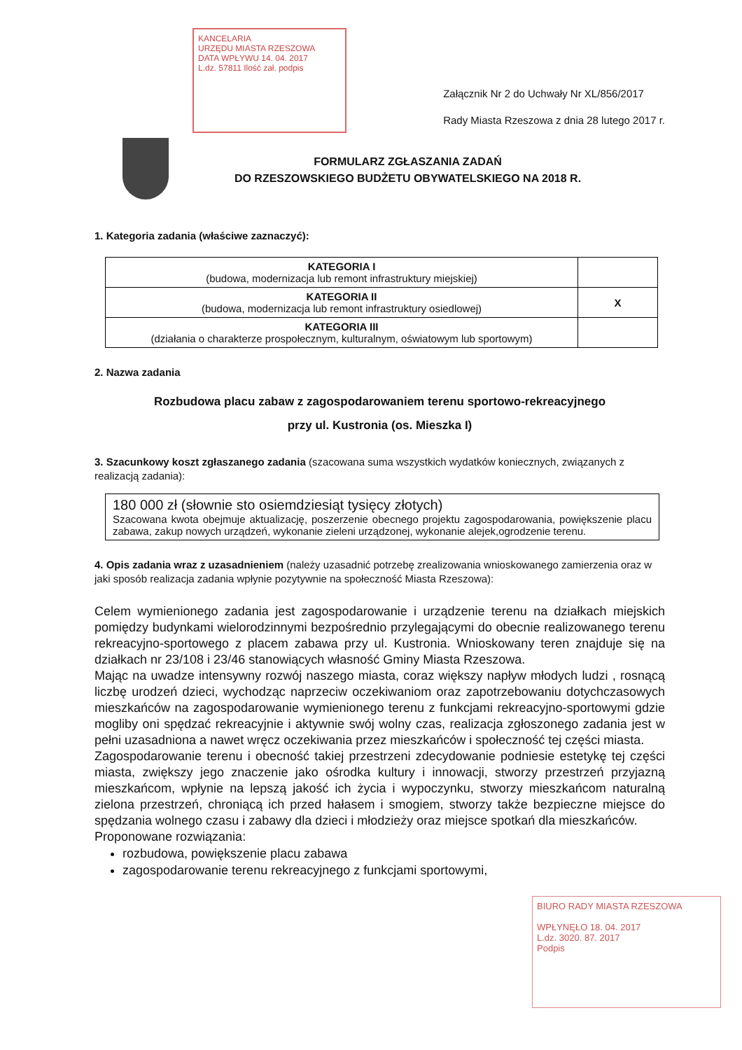KANCELARIA
URZĘDU MIASTA RZESZOWA
DATA WPŁYWU 14. 04. 2017
L.dz. 57811 Ilość zał. podpis
Załącznik Nr 2 do Uchwały Nr XL/856/2017
Rady Miasta Rzeszowa z dnia 28 lutego 2017 r.
FORMULARZ ZGŁASZANIA ZADAŃ
DO RZESZOWSKIEGO BUDŻETU OBYWATELSKIEGO NA 2018 R.
1. Kategoria zadania (właściwe zaznaczyć):
| KATEGORIA I (budowa, modernizacja lub remont infrastruktury miejskiej) | |
| KATEGORIA II (budowa, modernizacja lub remont infrastruktury osiedlowej) | X |
| KATEGORIA III (działania o charakterze prospołecznym, kulturalnym, oświatowym lub sportowym) | |
2. Nazwa zadania
Rozbudowa placu zabaw z zagospodarowaniem terenu sportowo-rekreacyjnego
przy ul. Kustronia (os. Mieszka I)
3. Szacunkowy koszt zgłaszanego zadania (szacowana suma wszystkich wydatków koniecznych, związanych z realizacją zadania):
180 000 zł (słownie sto osiemdziesiąt tysięcy złotych)
Szacowana kwota obejmuje aktualizację, poszerzenie obecnego projektu zagospodarowania, powiększenie placu zabawa, zakup nowych urządzeń, wykonanie zieleni urządzonej, wykonanie alejek,ogrodzenie terenu.
4. Opis zadania wraz z uzasadnieniem (należy uzasadnić potrzebę zrealizowania wnioskowanego zamierzenia oraz w jaki sposób realizacja zadania wpłynie pozytywnie na społeczność Miasta Rzeszowa):
Celem wymienionego zadania jest zagospodarowanie i urządzenie terenu na działkach miejskich pomiędzy budynkami wielorodzinnymi bezpośrednio przylegającymi do obecnie realizowanego terenu rekreacyjno-sportowego z placem zabawa przy ul. Kustronia. Wnioskowany teren znajduje się na działkach nr 23/108 i 23/46 stanowiących własność Gminy Miasta Rzeszowa.
Mając na uwadze intensywny rozwój naszego miasta, coraz większy napływ młodych ludzi , rosnącą liczbę urodzeń dzieci, wychodząc naprzeciw oczekiwaniom oraz zapotrzebowaniu dotychczasowych mieszkańców na zagospodarowanie wymienionego terenu z funkcjami rekreacyjno-sportowymi gdzie mogliby oni spędzać rekreacyjnie i aktywnie swój wolny czas, realizacja zgłoszonego zadania jest w pełni uzasadniona a nawet wręcz oczekiwania przez mieszkańców i społeczność tej części miasta.
Zagospodarowanie terenu i obecność takiej przestrzeni zdecydowanie podniesie estetykę tej części miasta, zwiększy jego znaczenie jako ośrodka kultury i innowacji, stworzy przestrzeń przyjazną mieszkańcom, wpłynie na lepszą jakość ich życia i wypoczynku, stworzy mieszkańcom naturalną zielona przestrzeń, chroniącą ich przed hałasem i smogiem, stworzy także bezpieczne miejsce do spędzania wolnego czasu i zabawy dla dzieci i młodzieży oraz miejsce spotkań dla mieszkańców.
Proponowane rozwiązania:
rozbudowa, powiększenie placu zabawa
zagospodarowanie terenu rekreacyjnego z funkcjami sportowymi,
BIURO RADY MIASTA RZESZOWA
WPŁYNĘŁO 18. 04. 2017
L.dz. 3020. 87. 2017
Podpis